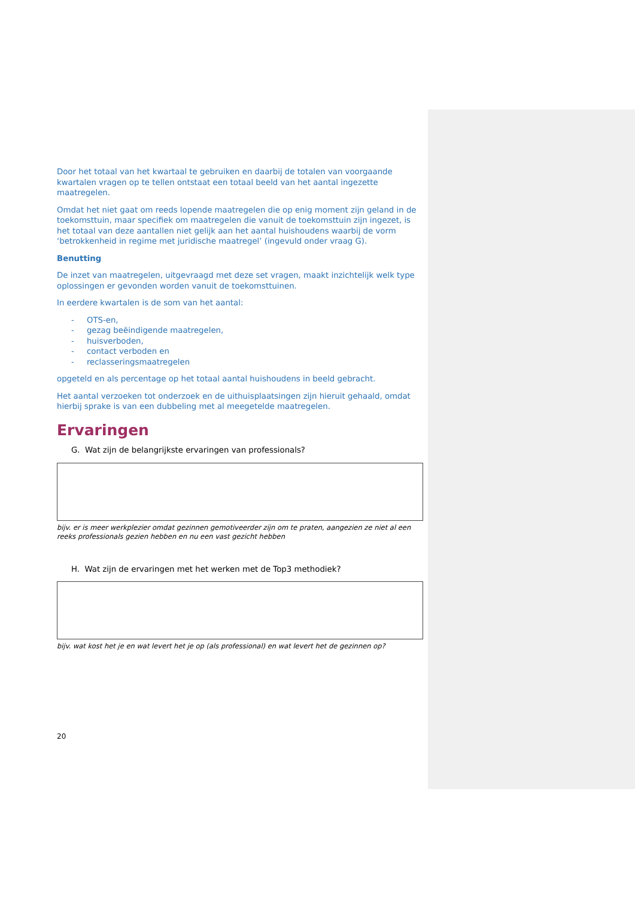Door het totaal van het kwartaal te gebruiken en daarbij de totalen van voorgaande kwartalen vragen op te tellen ontstaat een totaal beeld van het aantal ingezette maatregelen.
Omdat het niet gaat om reeds lopende maatregelen die op enig moment zijn geland in de toekomsttuin, maar specifiek om maatregelen die vanuit de toekomsttuin zijn ingezet, is het totaal van deze aantallen niet gelijk aan het aantal huishoudens waarbij de vorm ‘betrokkenheid in regime met juridische maatregel’ (ingevuld onder vraag G).
Benutting
De inzet van maatregelen, uitgevraagd met deze set vragen, maakt inzichtelijk welk type oplossingen er gevonden worden vanuit de toekomsttuinen.
In eerdere kwartalen is de som van het aantal:
- OTS-en,
- gezag beëindigende maatregelen,
- huisverboden,
- contact verboden en
- reclasseringsmaatregelen
opgeteld en als percentage op het totaal aantal huishoudens in beeld gebracht.
Het aantal verzoeken tot onderzoek en de uithuisplaatsingen zijn hieruit gehaald, omdat hierbij sprake is van een dubbeling met al meegetelde maatregelen.
Ervaringen
G. Wat zijn de belangrijkste ervaringen van professionals?
bijv. er is meer werkplezier omdat gezinnen gemotiveerder zijn om te praten, aangezien ze niet al een reeks professionals gezien hebben en nu een vast gezicht hebben
H. Wat zijn de ervaringen met het werken met de Top3 methodiek?
bijv. wat kost het je en wat levert het je op (als professional) en wat levert het de gezinnen op?
20